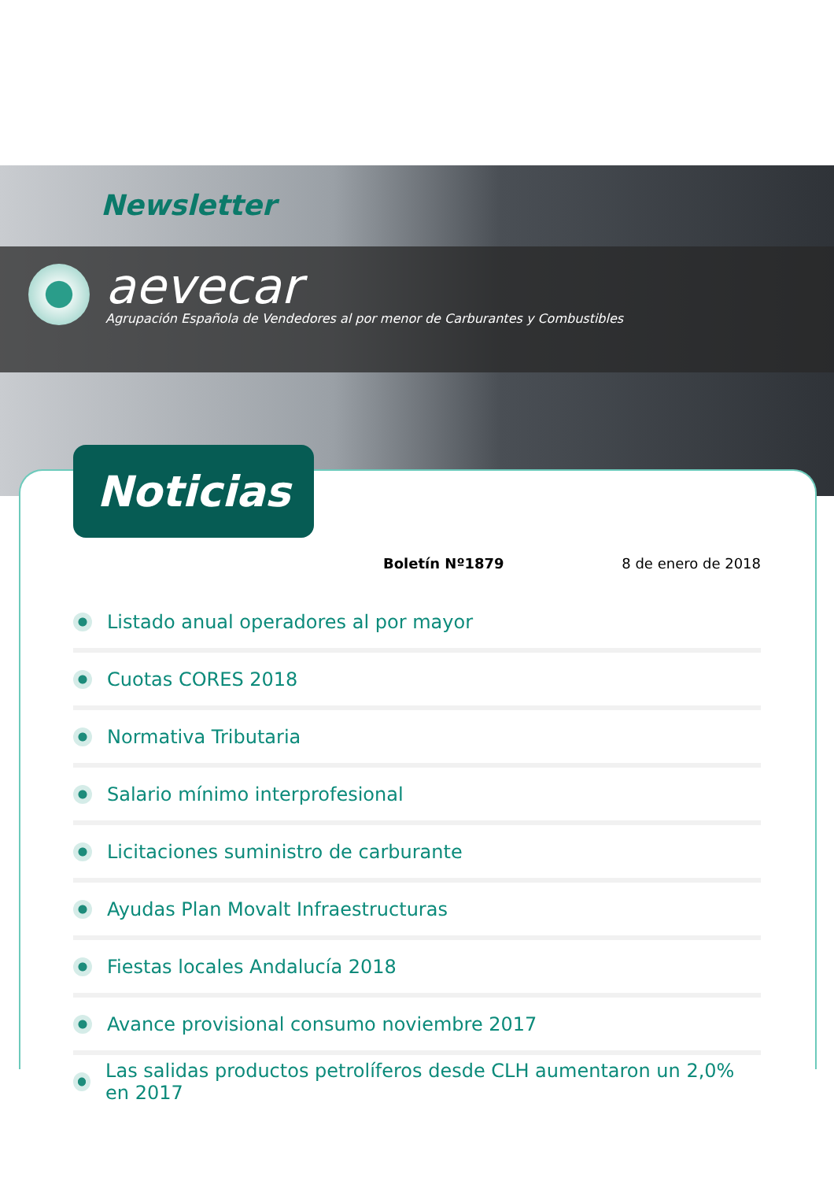Newsletter
aevecar
Agrupación Española de Vendedores al por menor de Carburantes y Combustibles
Noticias
Boletín Nº1879 8 de enero de 2018
Listado anual operadores al por mayor
Cuotas CORES 2018
Normativa Tributaria
Salario mínimo interprofesional
Licitaciones suministro de carburante
Ayudas Plan Movalt Infraestructuras
Fiestas locales Andalucía 2018
Avance provisional consumo noviembre 2017
Las salidas productos petrolíferos desde CLH aumentaron un 2,0% en 2017